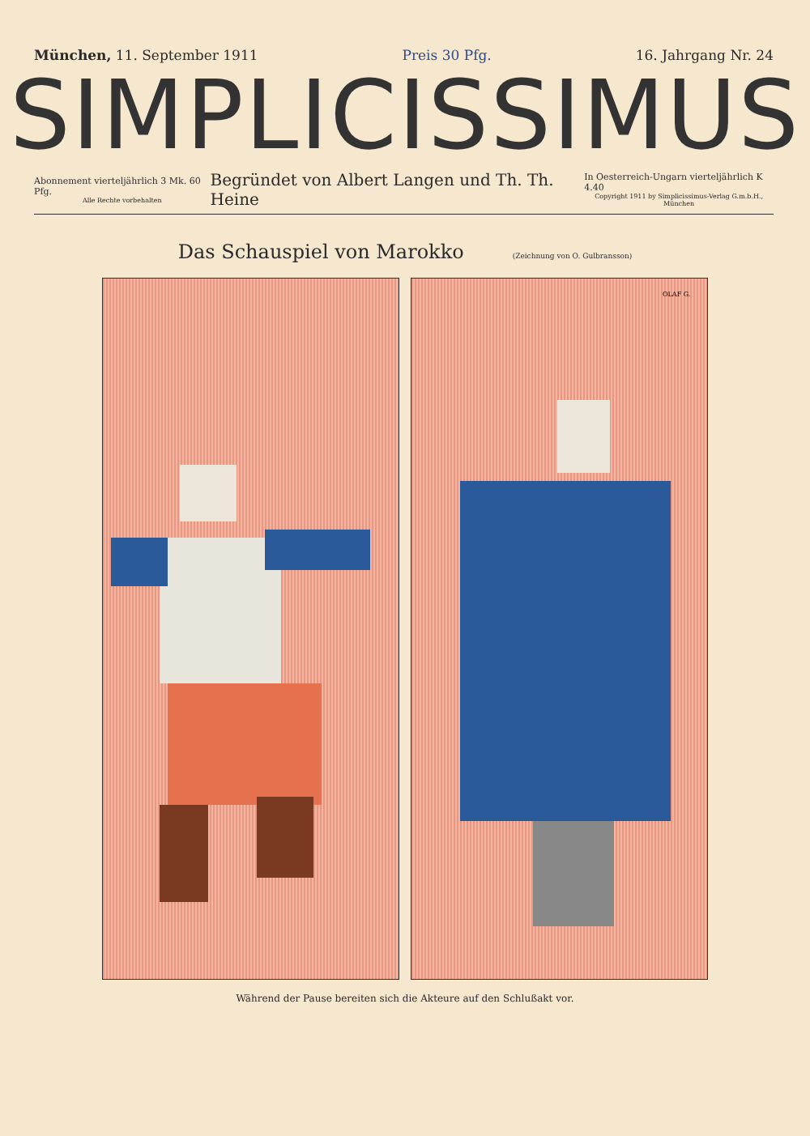München, 11. September 1911 Preis 30 Pfg. 16. Jahrgang Nr. 24
SIMPLICISSIMUS
Abonnement vierteljährlich 3 Mk. 60 Pfg.
Alle Rechte vorbehalten
Begründet von Albert Langen und Th. Th. Heine
In Oesterreich-Ungarn vierteljährlich K 4.40
Copyright 1911 by Simplicissimus-Verlag G.m.b.H., München
Das Schauspiel von Marokko (Zeichnung von O. Gulbransson)
OLAF G.
Während der Pause bereiten sich die Akteure auf den Schlußakt vor.